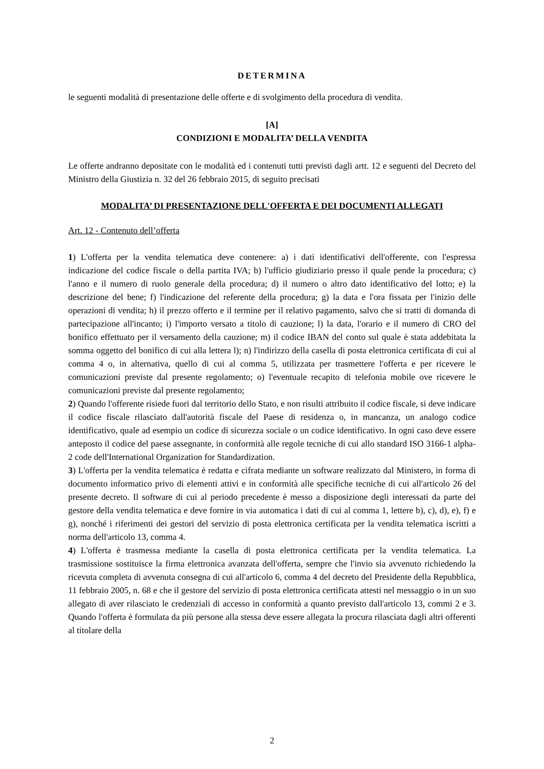DETERMINA
le seguenti modalità di presentazione delle offerte e di svolgimento della procedura di vendita.
[A]
CONDIZIONI E MODALITA’ DELLA VENDITA
Le offerte andranno depositate con le modalità ed i contenuti tutti previsti dagli artt. 12 e seguenti del Decreto del Ministro della Giustizia n. 32 del 26 febbraio 2015, di seguito precisati
MODALITA’ DI PRESENTAZIONE DELL'OFFERTA E DEI DOCUMENTI ALLEGATI
Art. 12 - Contenuto dell’offerta
1) L'offerta per la vendita telematica deve contenere: a) i dati identificativi dell'offerente, con l'espressa indicazione del codice fiscale o della partita IVA; b) l'ufficio giudiziario presso il quale pende la procedura; c) l'anno e il numero di ruolo generale della procedura; d) il numero o altro dato identificativo del lotto; e) la descrizione del bene; f) l'indicazione del referente della procedura; g) la data e l'ora fissata per l'inizio delle operazioni di vendita; h) il prezzo offerto e il termine per il relativo pagamento, salvo che si tratti di domanda di partecipazione all'incanto; i) l'importo versato a titolo di cauzione; l) la data, l'orario e il numero di CRO del bonifico effettuato per il versamento della cauzione; m) il codice IBAN del conto sul quale è stata addebitata la somma oggetto del bonifico di cui alla lettera l); n) l'indirizzo della casella di posta elettronica certificata di cui al comma 4 o, in alternativa, quello di cui al comma 5, utilizzata per trasmettere l'offerta e per ricevere le comunicazioni previste dal presente regolamento; o) l'eventuale recapito di telefonia mobile ove ricevere le comunicazioni previste dal presente regolamento;
2) Quando l'offerente risiede fuori dal territorio dello Stato, e non risulti attribuito il codice fiscale, si deve indicare il codice fiscale rilasciato dall'autorità fiscale del Paese di residenza o, in mancanza, un analogo codice identificativo, quale ad esempio un codice di sicurezza sociale o un codice identificativo. In ogni caso deve essere anteposto il codice del paese assegnante, in conformità alle regole tecniche di cui allo standard ISO 3166-1 alpha-2 code dell'International Organization for Standardization.
3) L'offerta per la vendita telematica è redatta e cifrata mediante un software realizzato dal Ministero, in forma di documento informatico privo di elementi attivi e in conformità alle specifiche tecniche di cui all'articolo 26 del presente decreto. Il software di cui al periodo precedente è messo a disposizione degli interessati da parte del gestore della vendita telematica e deve fornire in via automatica i dati di cui al comma 1, lettere b), c), d), e), f) e g), nonché i riferimenti dei gestori del servizio di posta elettronica certificata per la vendita telematica iscritti a norma dell'articolo 13, comma 4.
4) L'offerta è trasmessa mediante la casella di posta elettronica certificata per la vendita telematica. La trasmissione sostituisce la firma elettronica avanzata dell'offerta, sempre che l'invio sia avvenuto richiedendo la ricevuta completa di avvenuta consegna di cui all'articolo 6, comma 4 del decreto del Presidente della Repubblica, 11 febbraio 2005, n. 68 e che il gestore del servizio di posta elettronica certificata attesti nel messaggio o in un suo allegato di aver rilasciato le credenziali di accesso in conformità a quanto previsto dall'articolo 13, commi 2 e 3. Quando l'offerta è formulata da più persone alla stessa deve essere allegata la procura rilasciata dagli altri offerenti al titolare della
2